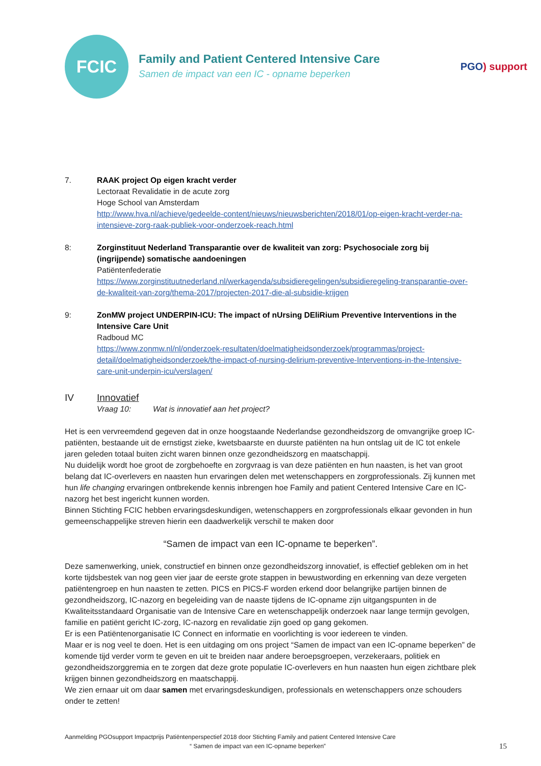FCIC
Family and Patient Centered Intensive Care
Samen de impact van een IC - opname beperken
PGO) support
7. RAAK project Op eigen kracht verder
Lectoraat Revalidatie in de acute zorg
Hoge School van Amsterdam
http://www.hva.nl/achieve/gedeelde-content/nieuws/nieuwsberichten/2018/01/op-eigen-kracht-verder-na-intensieve-zorg-raak-publiek-voor-onderzoek-reach.html
8: Zorginstituut Nederland Transparantie over de kwaliteit van zorg: Psychosociale zorg bij (ingrijpende) somatische aandoeningen
Patiëntenfederatie
https://www.zorginstituutnederland.nl/werkagenda/subsidieregelingen/subsidieregeling-transparantie-over-de-kwaliteit-van-zorg/thema-2017/projecten-2017-die-al-subsidie-krijgen
9: ZonMW project UNDERPIN-ICU: The impact of nUrsing DEliRium Preventive Interventions in the Intensive Care Unit
Radboud MC
https://www.zonmw.nl/nl/onderzoek-resultaten/doelmatigheidsonderzoek/programmas/project-detail/doelmatigheidsonderzoek/the-impact-of-nursing-delirium-preventive-Interventions-in-the-Intensive-care-unit-underpin-icu/verslagen/
IV Innovatief
Vraag 10: Wat is innovatief aan het project?
Het is een vervreemdend gegeven dat in onze hoogstaande Nederlandse gezondheidszorg de omvangrijke groep IC-patiënten, bestaande uit de ernstigst zieke, kwetsbaarste en duurste patiënten na hun ontslag uit de IC tot enkele jaren geleden totaal buiten zicht waren binnen onze gezondheidszorg en maatschappij.
Nu duidelijk wordt hoe groot de zorgbehoefte en zorgvraag is van deze patiënten en hun naasten, is het van groot belang dat IC-overlevers en naasten hun ervaringen delen met wetenschappers en zorgprofessionals. Zij kunnen met hun life changing ervaringen ontbrekende kennis inbrengen hoe Family and patient Centered Intensive Care en IC-nazorg het best ingericht kunnen worden.
Binnen Stichting FCIC hebben ervaringsdeskundigen, wetenschappers en zorgprofessionals elkaar gevonden in hun gemeenschappelijke streven hierin een daadwerkelijk verschil te maken door
“Samen de impact van een IC-opname te beperken”.
Deze samenwerking, uniek, constructief en binnen onze gezondheidszorg innovatief, is effectief gebleken om in het korte tijdsbestek van nog geen vier jaar de eerste grote stappen in bewustwording en erkenning van deze vergeten patiëntengroep en hun naasten te zetten. PICS en PICS-F worden erkend door belangrijke partijen binnen de gezondheidszorg, IC-nazorg en begeleiding van de naaste tijdens de IC-opname zijn uitgangspunten in de Kwaliteitsstandaard Organisatie van de Intensive Care en wetenschappelijk onderzoek naar lange termijn gevolgen, familie en patiënt gericht IC-zorg, IC-nazorg en revalidatie zijn goed op gang gekomen.
Er is een Patiëntenorganisatie IC Connect en informatie en voorlichting is voor iedereen te vinden.
Maar er is nog veel te doen. Het is een uitdaging om ons project “Samen de impact van een IC-opname beperken” de komende tijd verder vorm te geven en uit te breiden naar andere beroepsgroepen, verzekeraars, politiek en gezondheidszorggremia en te zorgen dat deze grote populatie IC-overlevers en hun naasten hun eigen zichtbare plek krijgen binnen gezondheidszorg en maatschappij.
We zien ernaar uit om daar samen met ervaringsdeskundigen, professionals en wetenschappers onze schouders onder te zetten!
Aanmelding PGOsupport Impactprijs Patiëntenperspectief 2018 door Stichting Family and patient Centered Intensive Care
“ Samen de impact van een IC-opname beperken” 15